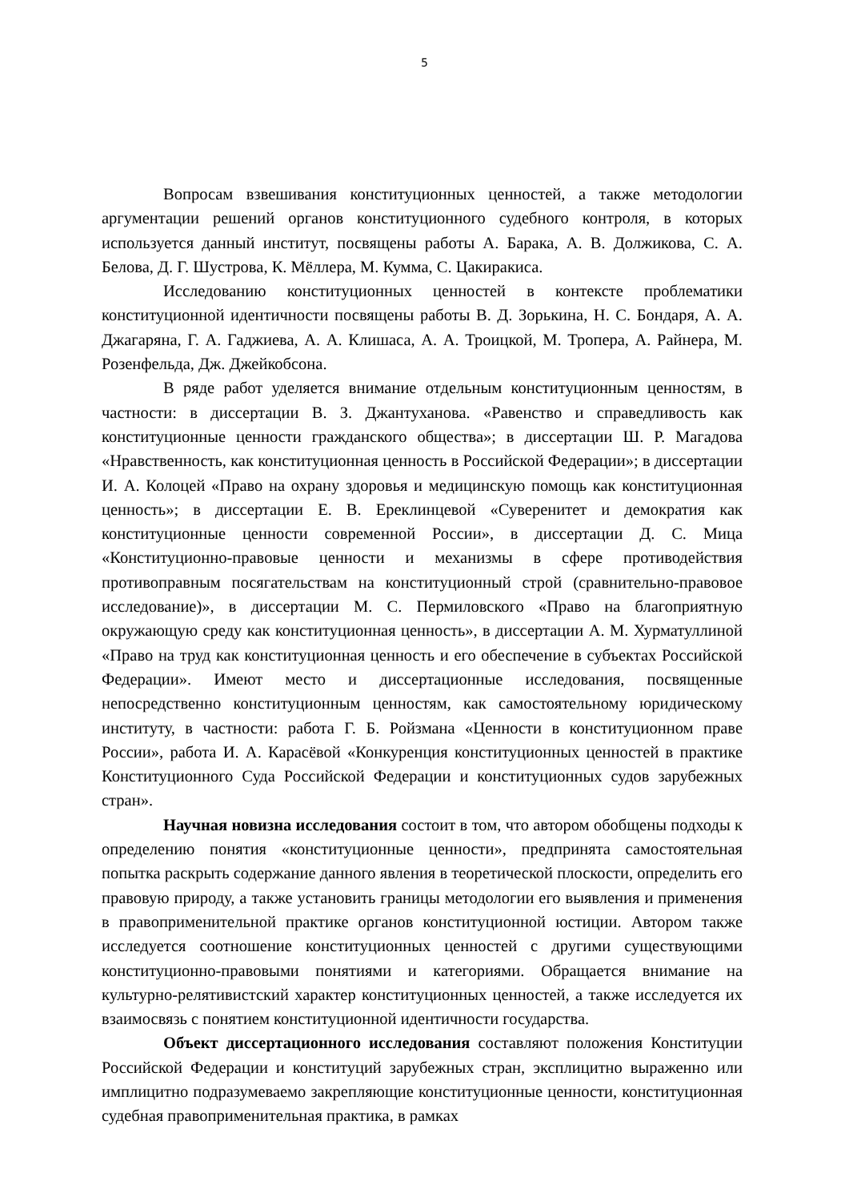5
Вопросам взвешивания конституционных ценностей, а также методологии аргументации решений органов конституционного судебного контроля, в которых используется данный институт, посвящены работы А. Барака, А. В. Должикова, С. А. Белова, Д. Г. Шустрова, К. Мёллера, М. Кумма, С. Цакиракиса.
Исследованию конституционных ценностей в контексте проблематики конституционной идентичности посвящены работы В. Д. Зорькина, Н. С. Бондаря, А. А. Джагаряна, Г. А. Гаджиева, А. А. Клишаса, А. А. Троицкой, М. Тропера, А. Райнера, М. Розенфельда, Дж. Джейкобсона.
В ряде работ уделяется внимание отдельным конституционным ценностям, в частности: в диссертации В. З. Джантуханова. «Равенство и справедливость как конституционные ценности гражданского общества»; в диссертации Ш. Р. Магадова «Нравственность, как конституционная ценность в Российской Федерации»; в диссертации И. А. Колоцей «Право на охрану здоровья и медицинскую помощь как конституционная ценность»; в диссертации Е. В. Ереклинцевой «Суверенитет и демократия как конституционные ценности современной России», в диссертации Д. С. Мица «Конституционно-правовые ценности и механизмы в сфере противодействия противоправным посягательствам на конституционный строй (сравнительно-правовое исследование)», в диссертации М. С. Пермиловского «Право на благоприятную окружающую среду как конституционная ценность», в диссертации А. М. Хурматуллиной «Право на труд как конституционная ценность и его обеспечение в субъектах Российской Федерации». Имеют место и диссертационные исследования, посвященные непосредственно конституционным ценностям, как самостоятельному юридическому институту, в частности: работа Г. Б. Ройзмана «Ценности в конституционном праве России», работа И. А. Карасёвой «Конкуренция конституционных ценностей в практике Конституционного Суда Российской Федерации и конституционных судов зарубежных стран».
Научная новизна исследования состоит в том, что автором обобщены подходы к определению понятия «конституционные ценности», предпринята самостоятельная попытка раскрыть содержание данного явления в теоретической плоскости, определить его правовую природу, а также установить границы методологии его выявления и применения в правоприменительной практике органов конституционной юстиции. Автором также исследуется соотношение конституционных ценностей с другими существующими конституционно-правовыми понятиями и категориями. Обращается внимание на культурно-релятивистский характер конституционных ценностей, а также исследуется их взаимосвязь с понятием конституционной идентичности государства.
Объект диссертационного исследования составляют положения Конституции Российской Федерации и конституций зарубежных стран, эксплицитно выраженно или имплицитно подразумеваемо закрепляющие конституционные ценности, конституционная судебная правоприменительная практика, в рамках